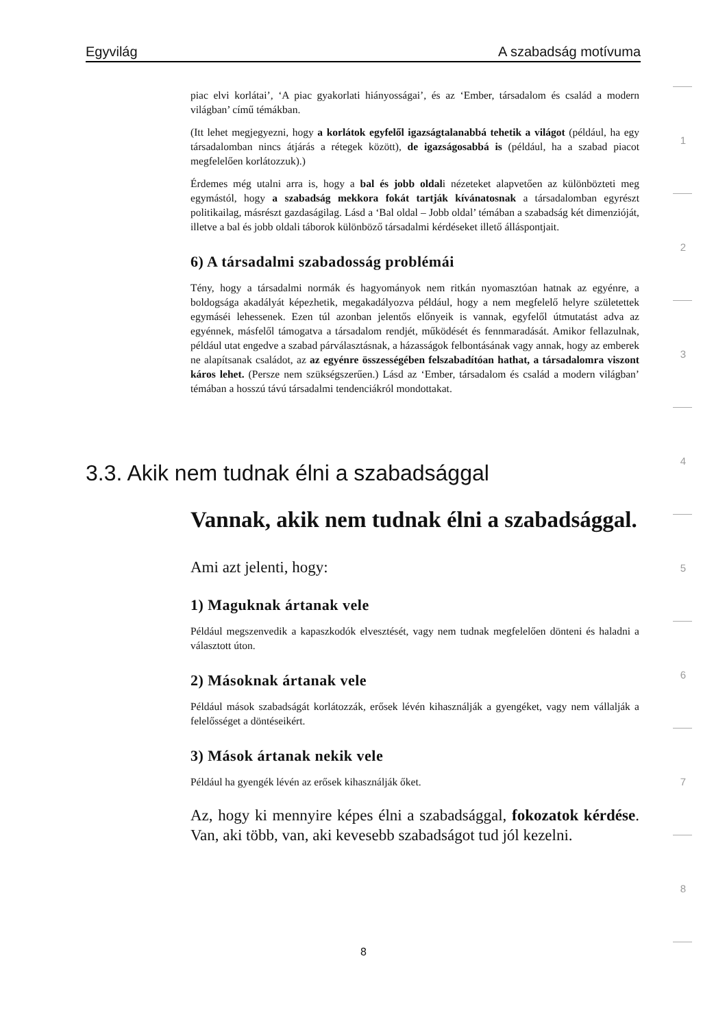Egyvilág A szabadság motívuma
piac elvi korlátai’, ‘A piac gyakorlati hiányosságai’, és az ‘Ember, társadalom és család a modern világban’ című témákban.
(Itt lehet megjegyezni, hogy a korlátok egyfelől igazságtalanabbá tehetik a világot (például, ha egy társadalomban nincs átjárás a rétegek között), de igazságosabbá is (például, ha a szabad piacot megfelelően korlátozzuk).)
Érdemes még utalni arra is, hogy a bal és jobb oldali nézeteket alapvetően az különbözteti meg egymástól, hogy a szabadság mekkora fokát tartják kívánatosnak a társadalomban egyrészt politikailag, másrészt gazdaságilag. Lásd a ‘Bal oldal – Jobb oldal’ témában a szabadság két dimenzióját, illetve a bal és jobb oldali táborok különböző társadalmi kérdéseket illető álláspontjait.
6) A társadalmi szabadosság problémái
Tény, hogy a társadalmi normák és hagyományok nem ritkán nyomasztóan hatnak az egyénre, a boldogsága akadályát képezhetik, megakadályozva például, hogy a nem megfelelő helyre születettek egymáséi lehessenek. Ezen túl azonban jelentős előnyeik is vannak, egyfelől útmutatást adva az egyénnek, másfelől támogatva a társadalom rendjét, működését és fennmaradását. Amikor fellazulnak, például utat engedve a szabad párválasztásnak, a házasságok felbontásának vagy annak, hogy az emberek ne alapítsanak családot, az az egyénre összességében felszabadítóan hathat, a társadalomra viszont káros lehet. (Persze nem szükségszerűen.) Lásd az ‘Ember, társadalom és család a modern világban’ témában a hosszú távú társadalmi tendenciákról mondottakat.
3.3. Akik nem tudnak élni a szabadsággal
Vannak, akik nem tudnak élni a szabadsággal.
Ami azt jelenti, hogy:
1) Maguknak ártanak vele
Például megszenvedik a kapaszkodók elvesztését, vagy nem tudnak megfelelően dönteni és haladni a választott úton.
2) Másoknak ártanak vele
Például mások szabadságát korlátozzák, erősek lévén kihasználják a gyengéket, vagy nem vállalják a felelősséget a döntéseikért.
3) Mások ártanak nekik vele
Például ha gyengék lévén az erősek kihasználják őket.
Az, hogy ki mennyire képes élni a szabadsággal, fokozatok kérdése. Van, aki több, van, aki kevesebb szabadságot tud jól kezelni.
1
2
3
4
5
6
7
8
8